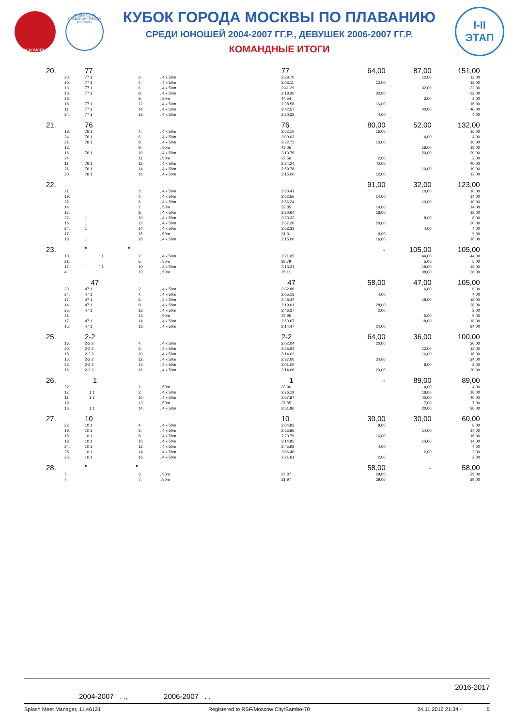МОСКОМСПОРТ
ФЕДЕРАЦИЯ ПЛАВАНИЯ ГОРОДА МОСКВЫ
КУБОК ГОРОДА МОСКВЫ ПО ПЛАВАНИЮ
СРЕДИ ЮНОШЕЙ 2004-2007 ГГ.Р., ДЕВУШЕК 2006-2007 ГГ.Р.
КОМАНДНЫЕ ИТОГИ
I-II
ЭТАП
| 20. | 77 | | | 77 | 64,00 | 87,00 | 151,00 |
| 20. | 77 1 | 2. | , 4 x 50m | 2:28.70 | | 12,00 | 12,00 |
| 20. | 77 1 | 4. | , 4 x 50m | 2:03.11 | 12,00 | | 12,00 |
| 13. | 77 1 | 6. | , 4 x 50m | 2:41.29 | | 32,00 | 32,00 |
| 13. | 77 1 | 8. | , 4 x 50m | 2:18.36 | 32,00 | | 32,00 |
| 23. | | 9. | , 50m | 44.54 | | 3,00 | 3,00 |
| 18. | 77 1 | 12. | , 4 x 50m | 2:38.58 | 16,00 | | 16,00 |
| 11. | 77 1 | 14. | , 4 x 50m | 2:42.57 | | 40,00 | 40,00 |
| 24. | 77 1 | 16. | , 4 x 50m | 2:20.32 | 4,00 | | 4,00 |
| 21. | 76 | | | 76 | 80,00 | 52,00 | 132,00 |
| 18. | 76 1 | 4. | , 4 x 50m | 2:02.10 | 16,00 | | 16,00 |
| 24. | 76 1 | 6. | , 4 x 50m | 3:00.03 | | 4,00 | 4,00 |
| 21. | 76 1 | 8. | , 4 x 50m | 2:22.72 | 10,00 | | 10,00 |
| 12. | | 9. | , 50m | 43.05 | | 18,00 | 18,00 |
| 16. | 76 1 | 10. | , 4 x 50m | 3:10.76 | | 20,00 | 20,00 |
| 24. | | 11. | , 50m | 37.56 | 2,00 | | 2,00 |
| 11. | 76 1 | 12. | , 4 x 50m | 2:34.24 | 40,00 | | 40,00 |
| 21. | 76 1 | 14. | , 4 x 50m | 2:59.78 | | 10,00 | 10,00 |
| 20. | 76 1 | 16. | , 4 x 50m | 2:15.06 | 12,00 | | 12,00 |
| 22. | | | | | 91,00 | 32,00 | 123,00 |
| 21. | | 2. | , 4 x 50m | 2:30.41 | | 10,00 | 10,00 |
| 19. | | 4. | , 4 x 50m | 2:02.56 | 14,00 | | 14,00 |
| 21. | | 6. | , 4 x 50m | 2:56.24 | | 10,00 | 10,00 |
| 14. | | 7. | , 50m | 32.85 | 14,00 | | 14,00 |
| 17. | | 8. | , 4 x 50m | 2:20.64 | 18,00 | | 18,00 |
| 22. | 1 | 10. | , 4 x 50m | 3:23.32 | | 8,00 | 8,00 |
| 16. | 1 | 12. | , 4 x 50m | 2:37.20 | 20,00 | | 20,00 |
| 24. | 1 | 14. | , 4 x 50m | 3:03.33 | | 4,00 | 4,00 |
| 17. | | 15. | , 50m | 31.31 | 9,00 | | 9,00 |
| 18. | 1 | 16. | , 4 x 50m | 2:15.00 | 16,00 | | 16,00 |
| 23. | " " | | | | - | 105,00 | 105,00 |
| 10. | " " 1 | 2. | , 4 x 50m | 2:21.05 | | 44,00 | 44,00 |
| 21. | | 5. | , 50m | 38.79 | | 5,00 | 5,00 |
| 17. | " " 1 | 10. | , 4 x 50m | 3:13.31 | | 18,00 | 18,00 |
| 4. | | 13. | , 50m | 35.11 | | 38,00 | 38,00 |
| | 47 | | | 47 | 58,00 | 47,00 | 105,00 |
| 23. | 47 1 | 2. | , 4 x 50m | 2:32.80 | | 6,00 | 6,00 |
| 24. | 47 1 | 4. | , 4 x 50m | 2:05.18 | 4,00 | | 4,00 |
| 17. | 47 1 | 6. | , 4 x 50m | 2:48.47 | | 18,00 | 18,00 |
| 14. | 47 1 | 8. | , 4 x 50m | 2:19.61 | 28,00 | | 28,00 |
| 25. | 47 1 | 12. | , 4 x 50m | 2:46.37 | 2,00 | | 2,00 |
| 21. | | 13. | , 50m | 37.95 | | 5,00 | 5,00 |
| 17. | 47 1 | 14. | , 4 x 50m | 2:53.67 | | 18,00 | 18,00 |
| 15. | 47 1 | 16. | , 4 x 50m | 2:14.47 | 24,00 | | 24,00 |
| 25. | 2-2 | | | 2-2 | 64,00 | 36,00 | 100,00 |
| 16. | 2-2 2 | 4. | , 4 x 50m | 2:02.04 | 20,00 | | 20,00 |
| 20. | 2-2 2 | 6. | , 4 x 50m | 2:55.94 | | 12,00 | 12,00 |
| 18. | 2-2 2 | 10. | , 4 x 50m | 3:14.62 | | 16,00 | 16,00 |
| 15. | 2-2 2 | 12. | , 4 x 50m | 2:37.06 | 24,00 | | 24,00 |
| 22. | 2-2 2 | 14. | , 4 x 50m | 3:01.00 | | 8,00 | 8,00 |
| 16. | 2-2 2 | 16. | , 4 x 50m | 2:14.66 | 20,00 | | 20,00 |
| 26. | 1 | | | 1 | - | 89,00 | 89,00 |
| 22. | | 1. | , 50m | 33.96 | | 4,00 | 4,00 |
| 17. | 1 1 | 2. | , 4 x 50m | 2:26.19 | | 18,00 | 18,00 |
| 11. | 1 1 | 10. | , 4 x 50m | 3:07.87 | | 40,00 | 40,00 |
| 19. | | 13. | , 50m | 37.85 | | 7,00 | 7,00 |
| 16. | 1 1 | 14. | , 4 x 50m | 2:51.86 | | 20,00 | 20,00 |
| 27. | 10 | | | 10 | 30,00 | 30,00 | 60,00 |
| 22. | 10 1 | 4. | , 4 x 50m | 2:04.83 | 8,00 | | 8,00 |
| 19. | 10 1 | 6. | , 4 x 50m | 2:55.86 | | 14,00 | 14,00 |
| 18. | 10 1 | 8. | , 4 x 50m | 2:20.79 | 16,00 | | 16,00 |
| 19. | 10 1 | 10. | , 4 x 50m | 3:14.85 | | 14,00 | 14,00 |
| 24. | 10 1 | 12. | , 4 x 50m | 2:45.92 | 4,00 | | 4,00 |
| 25. | 10 1 | 14. | , 4 x 50m | 3:06.46 | | 2,00 | 2,00 |
| 25. | 10 1 | 16. | , 4 x 50m | 2:21.61 | 2,00 | | 2,00 |
| 28. | " " | | | | 58,00 | - | 58,00 |
| 7. | | 3. | , 50m | 27.87 | 29,00 | | 29,00 |
| 7. | | 7. | , 50m | 31.97 | 29,00 | | 29,00 |
2016-2017
2004-2007 . ., 2006-2007 . .
Splash Meet Manager, 11.46121 Registered to RSF/Moscow City/Sambo-70 24.11.2016 21:34 - 5